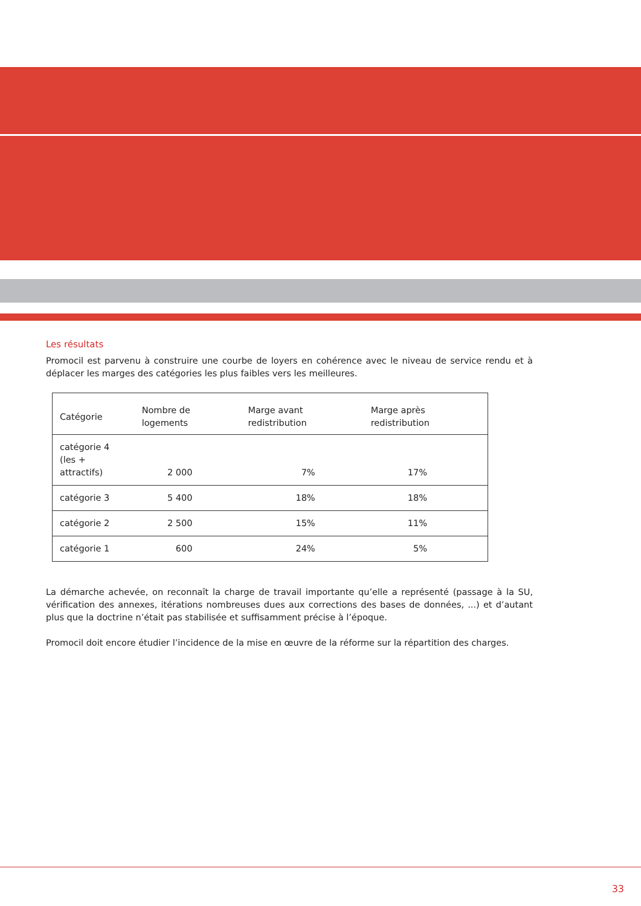Les résultats
Promocil est parvenu à construire une courbe de loyers en cohérence avec le niveau de service rendu et à déplacer les marges des catégories les plus faibles vers les meilleures.
| Catégorie | Nombre de logements | Marge avant redistribution | Marge après redistribution |
| --- | --- | --- | --- |
| catégorie 4 (les + attractifs) | 2 000 | 7% | 17% |
| catégorie 3 | 5 400 | 18% | 18% |
| catégorie 2 | 2 500 | 15% | 11% |
| catégorie 1 | 600 | 24% | 5% |
La démarche achevée, on reconnaît la charge de travail importante qu’elle a représenté (passage à la SU, vérification des annexes, itérations nombreuses dues aux corrections des bases de données, ...) et d’autant plus que la doctrine n’était pas stabilisée et suffisamment précise à l’époque.
Promocil doit encore étudier l’incidence de la mise en œuvre de la réforme sur la répartition des charges.
33